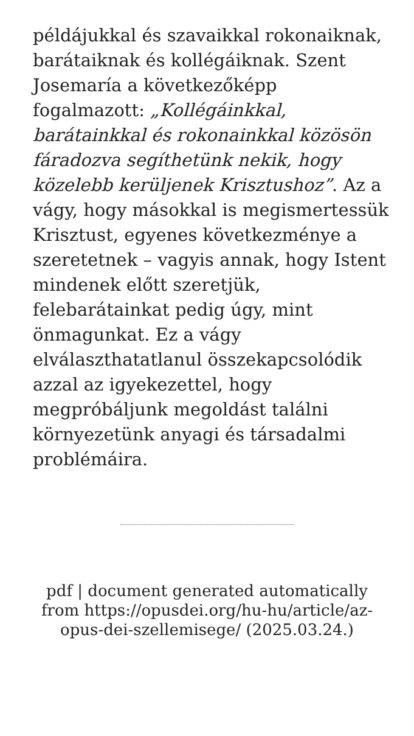példájukkal és szavaikkal rokonaiknak, barátaiknak és kollégáiknak. Szent Josemaría a következőképp fogalmazott: „Kollégáinkkal, barátainkkal és rokonainkkal közösön fáradozva segíthetünk nekik, hogy közelebb kerüljenek Krisztushoz”. Az a vágy, hogy másokkal is megismertessük Krisztust, egyenes következménye a szeretetnek – vagyis annak, hogy Istent mindenek előtt szeretjük, felebarátainkat pedig úgy, mint önmagunkat. Ez a vágy elválaszthatatlanul összekapcsolódik azzal az igyekezettel, hogy megpróbáljunk megoldást találni környezetünk anyagi és társadalmi problémáira.
pdf | document generated automatically from https://opusdei.org/hu-hu/article/az-opus-dei-szellemisege/ (2025.03.24.)